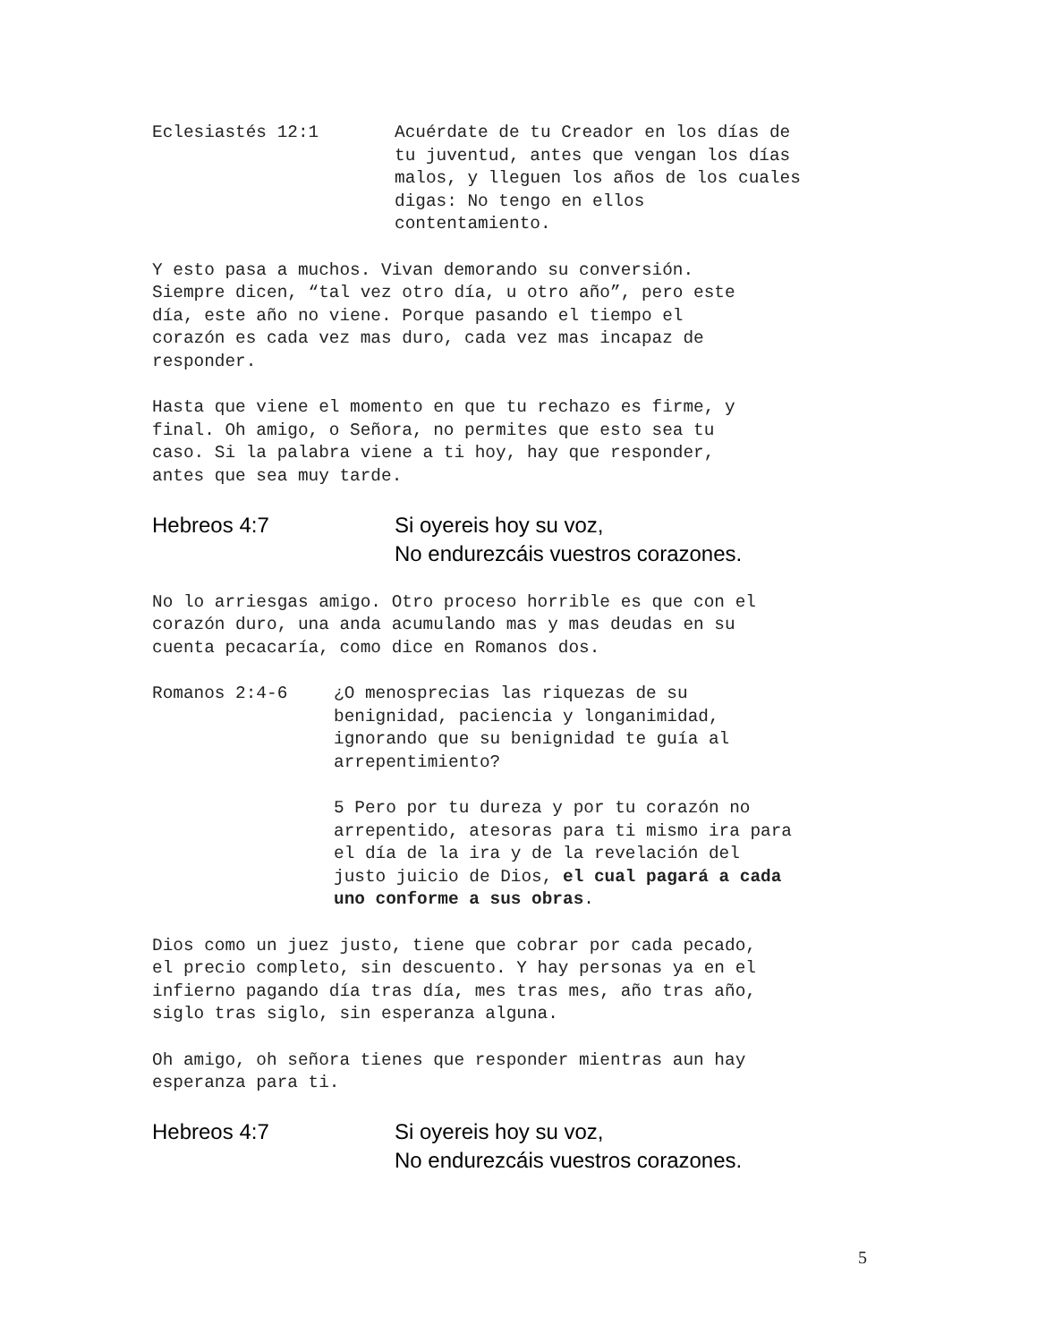Eclesiastés 12:1 Acuérdate de tu Creador en los días de
tu juventud, antes que vengan los días
malos, y lleguen los años de los cuales
digas: No tengo en ellos
contentamiento.
Y esto pasa a muchos. Vivan demorando su conversión.
Siempre dicen, “tal vez otro día, u otro año”, pero este
día, este año no viene. Porque pasando el tiempo el
corazón es cada vez mas duro, cada vez mas incapaz de
responder.
Hasta que viene el momento en que tu rechazo es firme, y
final. Oh amigo, o Señora, no permites que esto sea tu
caso. Si la palabra viene a ti hoy, hay que responder,
antes que sea muy tarde.
Hebreos 4:7 Si oyereis hoy su voz,
No endurezcáis vuestros corazones.
No lo arriesgas amigo. Otro proceso horrible es que con el
corazón duro, una anda acumulando mas y mas deudas en su
cuenta pecacaría, como dice en Romanos dos.
Romanos 2:4-6 ¿O menosprecias las riquezas de su
benignidad, paciencia y longanimidad,
ignorando que su benignidad te guía al
arrepentimiento?
5 Pero por tu dureza y por tu corazón no
arrepentido, atesoras para ti mismo ira para
el día de la ira y de la revelación del
justo juicio de Dios, el cual pagará a cada
uno conforme a sus obras.
Dios como un juez justo, tiene que cobrar por cada pecado,
el precio completo, sin descuento. Y hay personas ya en el
infierno pagando día tras día, mes tras mes, año tras año,
siglo tras siglo, sin esperanza alguna.
Oh amigo, oh señora tienes que responder mientras aun hay
esperanza para ti.
Hebreos 4:7 Si oyereis hoy su voz,
No endurezcáis vuestros corazones.
5